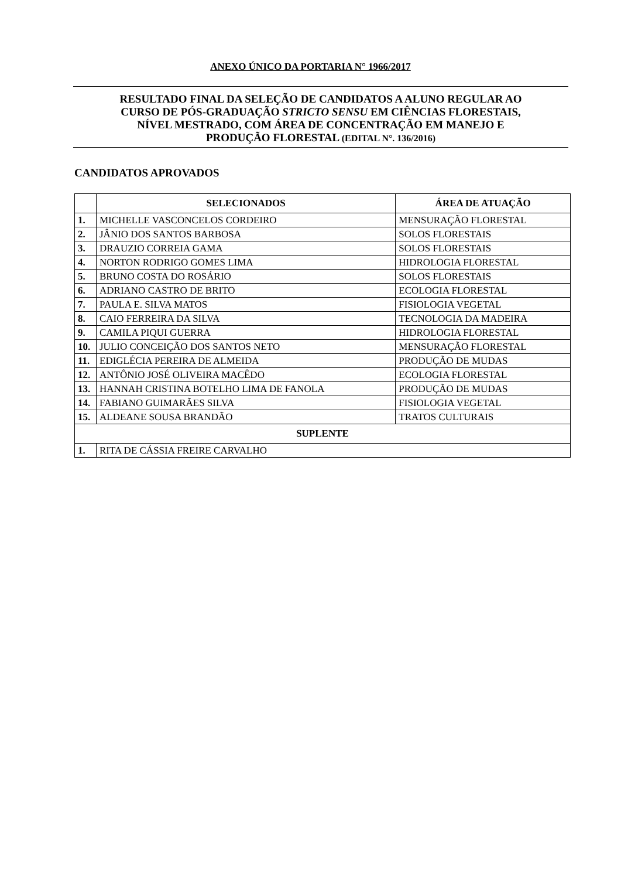ANEXO ÚNICO DA PORTARIA N° 1966/2017
RESULTADO FINAL DA SELEÇÃO DE CANDIDATOS A ALUNO REGULAR AO
CURSO DE PÓS-GRADUAÇÃO STRICTO SENSU EM CIÊNCIAS FLORESTAIS,
NÍVEL MESTRADO, COM ÁREA DE CONCENTRAÇÃO EM MANEJO E
PRODUÇÃO FLORESTAL (EDITAL N°. 136/2016)
CANDIDATOS APROVADOS
| | SELECIONADOS | ÁREA DE ATUAÇÃO |
| --- | --- | --- |
| 1. | MICHELLE VASCONCELOS CORDEIRO | MENSURAÇÃO FLORESTAL |
| 2. | JÂNIO DOS SANTOS BARBOSA | SOLOS FLORESTAIS |
| 3. | DRAUZIO CORREIA GAMA | SOLOS FLORESTAIS |
| 4. | NORTON RODRIGO GOMES LIMA | HIDROLOGIA FLORESTAL |
| 5. | BRUNO COSTA DO ROSÁRIO | SOLOS FLORESTAIS |
| 6. | ADRIANO CASTRO DE BRITO | ECOLOGIA FLORESTAL |
| 7. | PAULA E. SILVA MATOS | FISIOLOGIA VEGETAL |
| 8. | CAIO FERREIRA DA SILVA | TECNOLOGIA DA MADEIRA |
| 9. | CAMILA PIQUI GUERRA | HIDROLOGIA FLORESTAL |
| 10. | JULIO CONCEIÇÃO DOS SANTOS NETO | MENSURAÇÃO FLORESTAL |
| 11. | EDIGLÉCIA PEREIRA DE ALMEIDA | PRODUÇÃO DE MUDAS |
| 12. | ANTÔNIO JOSÉ OLIVEIRA MACÊDO | ECOLOGIA FLORESTAL |
| 13. | HANNAH CRISTINA BOTELHO LIMA DE FANOLA | PRODUÇÃO DE MUDAS |
| 14. | FABIANO GUIMARÃES SILVA | FISIOLOGIA VEGETAL |
| 15. | ALDEANE SOUSA BRANDÃO | TRATOS CULTURAIS |
| SUPLENTE | | |
| 1. | RITA DE CÁSSIA FREIRE CARVALHO | |